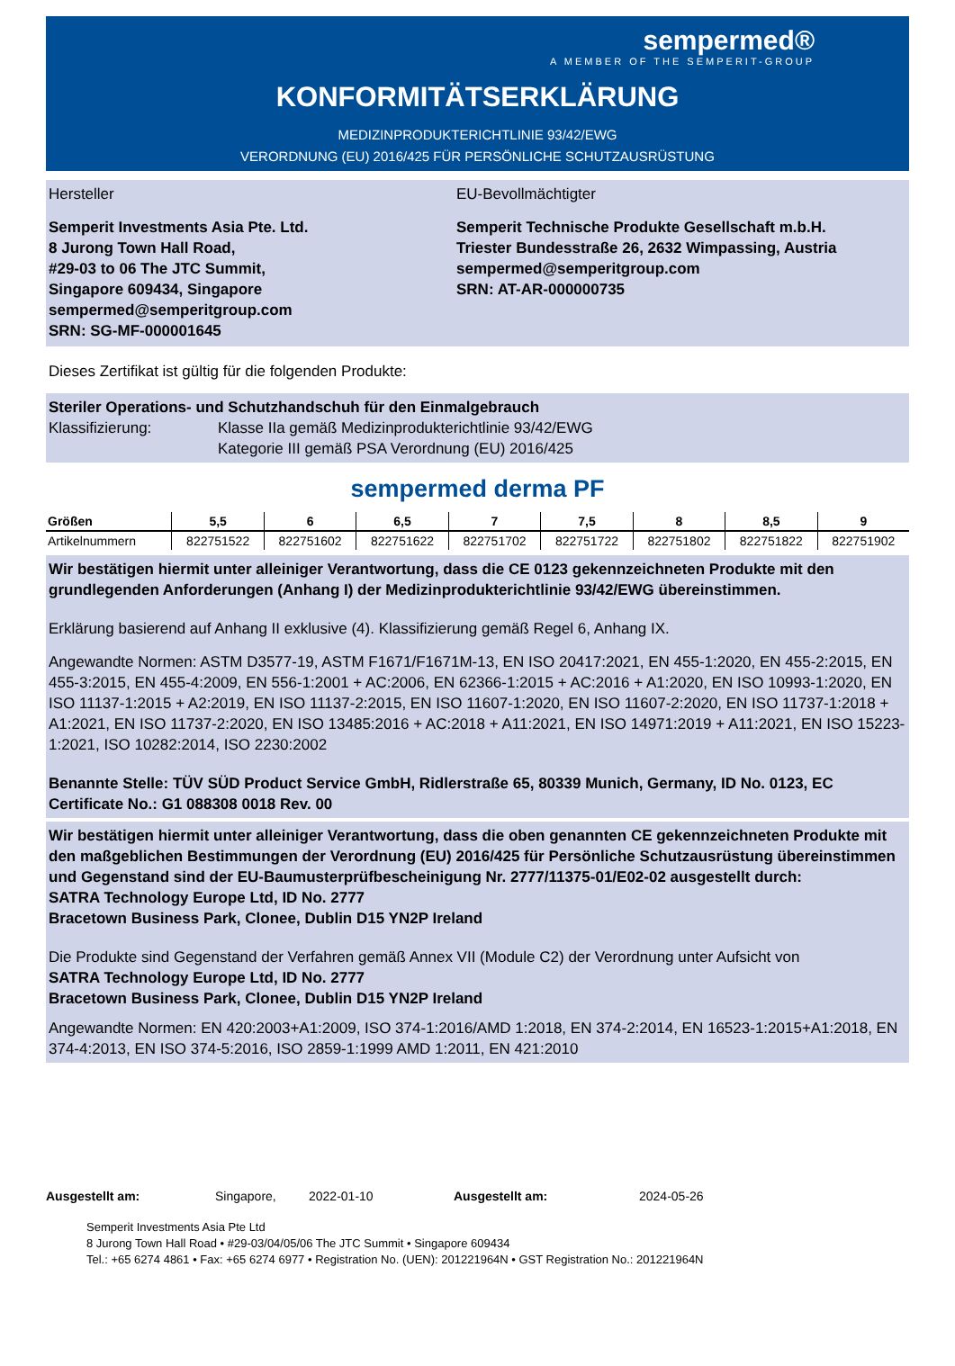sempermed®
A MEMBER OF THE SEMPERIT-GROUP
KONFORMITÄTSERKLÄRUNG
MEDIZINPRODUKTERICHTLINIE 93/42/EWG
VERORDNUNG (EU) 2016/425 FÜR PERSÖNLICHE SCHUTZAUSRÜSTUNG
Hersteller EU-Bevollmächtigter
Semperit Investments Asia Pte. Ltd.
8 Jurong Town Hall Road,
#29-03 to 06 The JTC Summit,
Singapore 609434, Singapore
sempermed@semperitgroup.com
SRN: SG-MF-000001645
Semperit Technische Produkte Gesellschaft m.b.H.
Triester Bundesstraße 26, 2632 Wimpassing, Austria
sempermed@semperitgroup.com
SRN: AT-AR-000000735
Dieses Zertifikat ist gültig für die folgenden Produkte:
Steriler Operations- und Schutzhandschuh für den Einmalgebrauch
Klassifizierung: Klasse IIa gemäß Medizinprodukterichtlinie 93/42/EWG
Kategorie III gemäß PSA Verordnung (EU) 2016/425
sempermed derma PF
| Größen | 5,5 | 6 | 6,5 | 7 | 7,5 | 8 | 8,5 | 9 |
| --- | --- | --- | --- | --- | --- | --- | --- | --- |
| Artikelnummern | 822751522 | 822751602 | 822751622 | 822751702 | 822751722 | 822751802 | 822751822 | 822751902 |
Wir bestätigen hiermit unter alleiniger Verantwortung, dass die CE 0123 gekennzeichneten Produkte mit den grundlegenden Anforderungen (Anhang I) der Medizinprodukterichtlinie 93/42/EWG übereinstimmen.
Erklärung basierend auf Anhang II exklusive (4). Klassifizierung gemäß Regel 6, Anhang IX.
Angewandte Normen: ASTM D3577-19, ASTM F1671/F1671M-13, EN ISO 20417:2021, EN 455-1:2020, EN 455-2:2015, EN 455-3:2015, EN 455-4:2009, EN 556-1:2001 + AC:2006, EN 62366-1:2015 + AC:2016 + A1:2020, EN ISO 10993-1:2020, EN ISO 11137-1:2015 + A2:2019, EN ISO 11137-2:2015, EN ISO 11607-1:2020, EN ISO 11607-2:2020, EN ISO 11737-1:2018 + A1:2021, EN ISO 11737-2:2020, EN ISO 13485:2016 + AC:2018 + A11:2021, EN ISO 14971:2019 + A11:2021, EN ISO 15223-1:2021, ISO 10282:2014, ISO 2230:2002
Benannte Stelle: TÜV SÜD Product Service GmbH, Ridlerstraße 65, 80339 Munich, Germany, ID No. 0123, EC Certificate No.: G1 088308 0018 Rev. 00
Wir bestätigen hiermit unter alleiniger Verantwortung, dass die oben genannten CE gekennzeichneten Produkte mit den maßgeblichen Bestimmungen der Verordnung (EU) 2016/425 für Persönliche Schutzausrüstung übereinstimmen und Gegenstand sind der EU-Baumusterprüfbescheinigung Nr. 2777/11375-01/E02-02 ausgestellt durch:
SATRA Technology Europe Ltd, ID No. 2777
Bracetown Business Park, Clonee, Dublin D15 YN2P Ireland
Die Produkte sind Gegenstand der Verfahren gemäß Annex VII (Module C2) der Verordnung unter Aufsicht von
SATRA Technology Europe Ltd, ID No. 2777
Bracetown Business Park, Clonee, Dublin D15 YN2P Ireland
Angewandte Normen: EN 420:2003+A1:2009, ISO 374-1:2016/AMD 1:2018, EN 374-2:2014, EN 16523-1:2015+A1:2018, EN 374-4:2013, EN ISO 374-5:2016, ISO 2859-1:1999 AMD 1:2011, EN 421:2010
Ausgestellt am: Singapore, 2022-01-10 Ausgestellt am: 2024-05-26
Semperit Investments Asia Pte Ltd
8 Jurong Town Hall Road • #29-03/04/05/06 The JTC Summit • Singapore 609434
Tel.: +65 6274 4861 • Fax: +65 6274 6977 • Registration No. (UEN): 201221964N • GST Registration No.: 201221964N